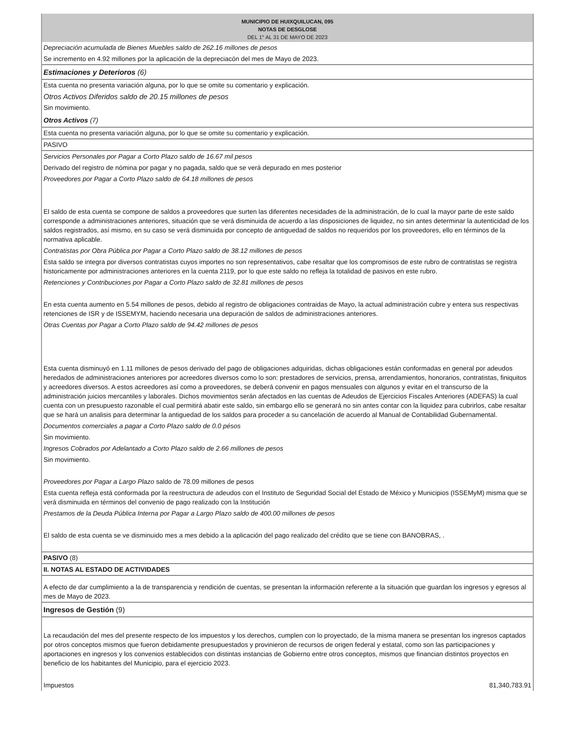MUNICIPIO DE HUIXQUILUCAN, 095
NOTAS DE DESGLOSE
DEL 1° AL 31 DE MAYO DE 2023
Depreciación acumulada de Bienes Muebles saldo de 262.16 millones de pesos
Se incremento en 4.92 millones por la aplicación de la depreciacón del mes de Mayo de 2023.
Estimaciones y Deterioros (6)
Esta cuenta no presenta variación alguna, por lo que se omite su comentario y explicación.
Otros Activos Diferidos saldo de 20.15 millones de pesos
Sin movimiento.
Otros Activos (7)
Esta cuenta no presenta variación alguna, por lo que se omite su comentario y explicación.
PASIVO
Servicios Personales por Pagar a Corto Plazo saldo de 16.67 mil pesos
Derivado del registro de nómina por pagar y no pagada, saldo que se verá depurado en mes posterior
Proveedores por Pagar a Corto Plazo saldo de 64.18 millones de pesos
El saldo de esta cuenta se compone de saldos a proveedores que surten las diferentes necesidades de la administración, de lo cual la mayor parte de este saldo corresponde a administraciones anteriores, situación que se verá disminuida de acuerdo a las disposiciones de liquidez, no sin antes determinar la autenticidad de los saldos registrados, así mismo, en su caso se verá disminuida por concepto de antiguedad de saldos no requeridos por los proveedores, ello en términos de la normativa aplicable.
Contratistas por Obra Pública por Pagar a Corto Plazo saldo de 38.12 millones de pesos
Esta saldo se integra por diversos contratistas cuyos importes no son representativos, cabe resaltar que los compromisos de este rubro de contratistas se registra historicamente por administraciones anteriores en la cuenta 2119, por lo que este saldo no refleja la totalidad de pasivos en este rubro.
Retenciones y Contribuciones por Pagar a Corto Plazo saldo de 32.81 millones de pesos
En esta cuenta aumento en 5.54 millones de pesos, debido al registro de obligaciones contraidas de Mayo, la actual administración cubre y entera sus respectivas retenciones de ISR y de ISSEMYM, haciendo necesaria una depuración de saldos de administraciones anteriores.
Otras Cuentas por Pagar a Corto Plazo saldo de 94.42 millones de pesos
Esta cuenta disminuyó en 1.11 millones de pesos derivado del pago de obligaciones adquiridas, dichas obligaciones están conformadas en general por adeudos heredados de administraciones anteriores por acreedores diversos como lo son: prestadores de servicios, prensa, arrendamientos, honorarios, contratistas, finiquitos y acreedores diversos. A estos acreedores así como a proveedores, se deberá convenir en pagos mensuales con algunos y evitar en el transcurso de la administración juicios mercantiles y laborales. Dichos movimientos serán afectados en las cuentas de Adeudos de Ejercicios Fiscales Anteriores (ADEFAS) la cual cuenta con un presupuesto razonable el cual permitirá abatir este saldo, sin embargo ello se generará no sin antes contar con la liquidez para cubrirlos, cabe resaltar que se hará un analisis para determinar la antiguedad de los saldos para proceder a su cancelación de acuerdo al Manual de Contabilidad Gubernamental.
Documentos comerciales a pagar a Corto Plazo saldo de 0.0 pésos
Sin movimiento.
Ingresos Cobrados por Adelantado a Corto Plazo saldo de 2.66 millones de pesos
Sin movimiento.
Proveedores por Pagar a Largo Plazo saldo de 78.09 millones de pesos
Esta cuenta refleja está conformada por la reestructura de adeudos con el Instituto de Seguridad Social del Estado de México y Municipios (ISSEMyM) misma que se verá disminuida en términos del convenio de pago realizado con la Institución
Prestamos de la Deuda Pública Interna por Pagar a Largo Plazo saldo de 400.00 millones de pesos
El saldo de esta cuenta se ve disminuido mes a mes debido a la aplicación del pago realizado del crédito que se tiene con BANOBRAS, .
PASIVO (8)
II. NOTAS AL ESTADO DE ACTIVIDADES
A efecto de dar cumplimiento a la de transparencia y rendición de cuentas, se presentan la información referente a la situación que guardan los ingresos y egresos al mes de Mayo de 2023.
Ingresos de Gestión (9)
La recaudación del mes del presente respecto de los impuestos y los derechos, cumplen con lo proyectado, de la misma manera se presentan los ingresos captados por otros conceptos mismos que fueron debidamente presupuestados y provinieron de recursos de origen federal y estatal, como son las participaciones y aportaciones en ingresos y los convenios establecidos con distintas instancias de Gobierno entre otros conceptos, mismos que financian distintos proyectos en beneficio de los habitantes del Municipio, para el ejercicio 2023.
Impuestos 81,340,783.91